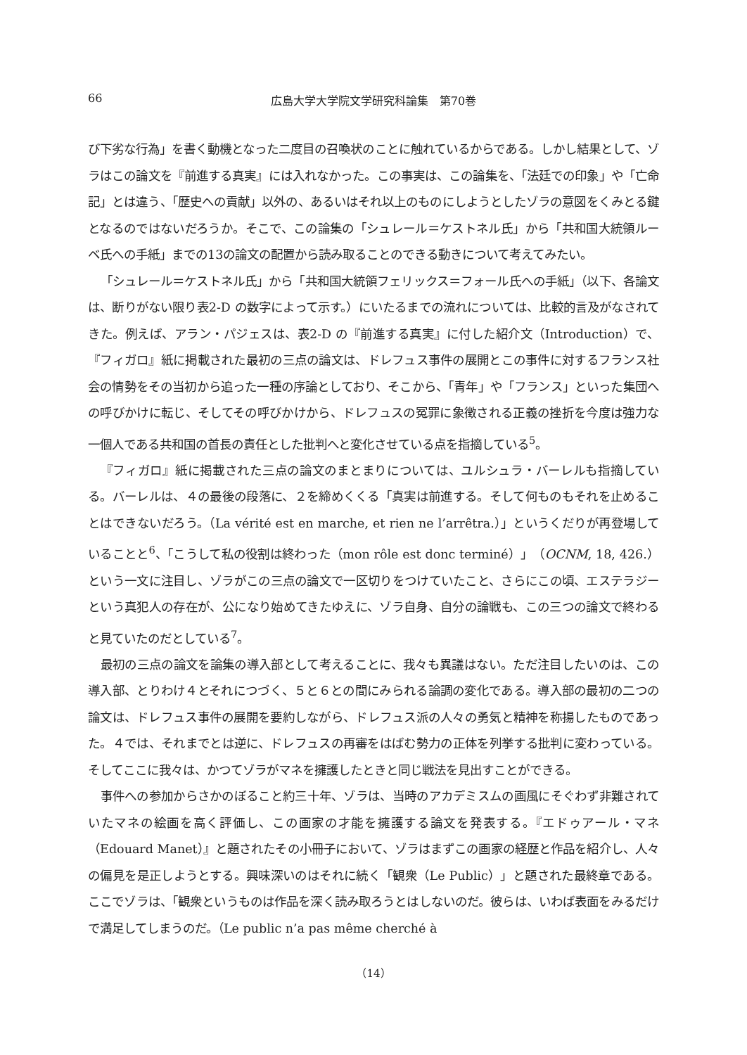66 広島大学大学院文学研究科論集　第70巻
び下劣な行為」を書く動機となった二度目の召喚状のことに触れているからである。しかし結果として、ゾラはこの論文を『前進する真実』には入れなかった。この事実は、この論集を、「法廷での印象」や「亡命記」とは違う、「歴史への貢献」以外の、あるいはそれ以上のものにしようとしたゾラの意図をくみとる鍵となるのではないだろうか。そこで、この論集の「シュレール＝ケストネル氏」から「共和国大統領ルーベ氏への手紙」までの13の論文の配置から読み取ることのできる動きについて考えてみたい。
「シュレール＝ケストネル氏」から「共和国大統領フェリックス＝フォール氏への手紙」（以下、各論文は、断りがない限り表2-D の数字によって示す。）にいたるまでの流れについては、比較的言及がなされてきた。例えば、アラン・パジェスは、表2-D の『前進する真実』に付した紹介文（Introduction）で、『フィガロ』紙に掲載された最初の三点の論文は、ドレフュス事件の展開とこの事件に対するフランス社会の情勢をその当初から追った一種の序論としており、そこから、「青年」や「フランス」といった集団への呼びかけに転じ、そしてその呼びかけから、ドレフュスの冤罪に象徴される正義の挫折を今度は強力な一個人である共和国の首長の責任とした批判へと変化させている点を指摘している<sup>5</sup>。
『フィガロ』紙に掲載された三点の論文のまとまりについては、ユルシュラ・バーレルも指摘している。バーレルは、４の最後の段落に、２を締めくくる「真実は前進する。そして何ものもそれを止めることはできないだろう。（La vérité est en marche, et rien ne l’arrêtra.）」というくだりが再登場していることと<sup>6</sup>、「こうして私の役割は終わった（mon rôle est donc terminé）」（OCNM, 18, 426.）という一文に注目し、ゾラがこの三点の論文で一区切りをつけていたこと、さらにこの頃、エステラジーという真犯人の存在が、公になり始めてきたゆえに、ゾラ自身、自分の論戦も、この三つの論文で終わると見ていたのだとしている<sup>7</sup>。
最初の三点の論文を論集の導入部として考えることに、我々も異議はない。ただ注目したいのは、この導入部、とりわけ４とそれにつづく、５と６との間にみられる論調の変化である。導入部の最初の二つの論文は、ドレフュス事件の展開を要約しながら、ドレフュス派の人々の勇気と精神を称揚したものであった。４では、それまでとは逆に、ドレフュスの再審をはばむ勢力の正体を列挙する批判に変わっている。そしてここに我々は、かつてゾラがマネを擁護したときと同じ戦法を見出すことができる。
事件への参加からさかのぼること約三十年、ゾラは、当時のアカデミスムの画風にそぐわず非難されていたマネの絵画を高く評価し、この画家の才能を擁護する論文を発表する。『エドゥアール・マネ（Edouard Manet）』と題されたその小冊子において、ゾラはまずこの画家の経歴と作品を紹介し、人々の偏見を是正しようとする。興味深いのはそれに続く「観衆（Le Public）」と題された最終章である。ここでゾラは、「観衆というものは作品を深く読み取ろうとはしないのだ。彼らは、いわば表面をみるだけで満足してしまうのだ。（Le public n’a pas même cherché à
（14）